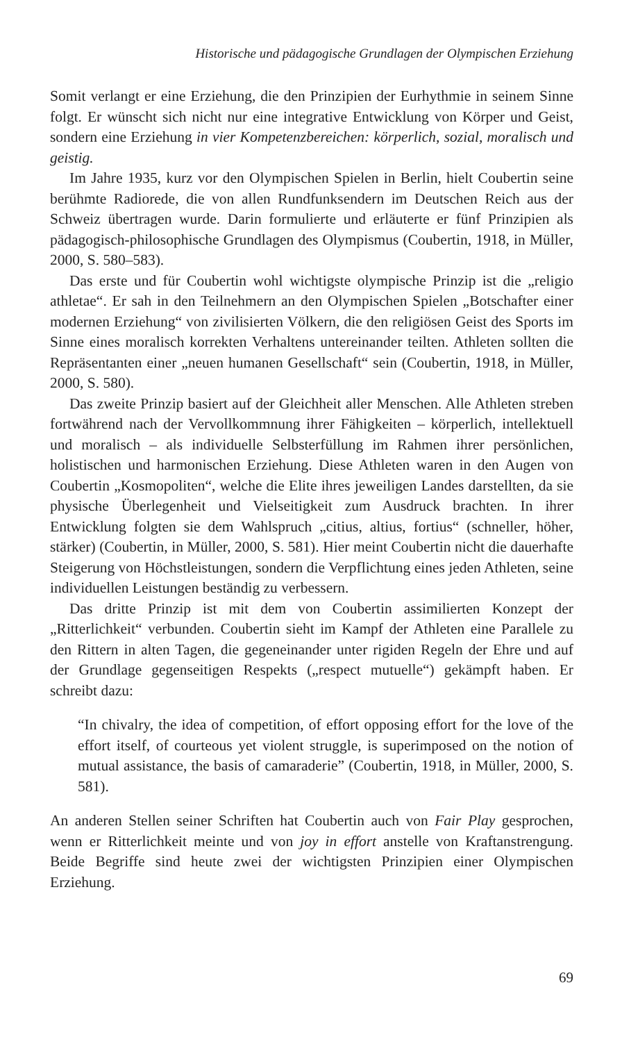Historische und pädagogische Grundlagen der Olympischen Erziehung
Somit verlangt er eine Erziehung, die den Prinzipien der Eurhythmie in seinem Sinne folgt. Er wünscht sich nicht nur eine integrative Entwicklung von Körper und Geist, sondern eine Erziehung in vier Kompetenzbereichen: körperlich, sozial, moralisch und geistig.
Im Jahre 1935, kurz vor den Olympischen Spielen in Berlin, hielt Coubertin seine berühmte Radiorede, die von allen Rundfunksendern im Deutschen Reich aus der Schweiz übertragen wurde. Darin formulierte und erläuterte er fünf Prinzipien als pädagogisch-philosophische Grundlagen des Olympismus (Coubertin, 1918, in Müller, 2000, S. 580–583).
Das erste und für Coubertin wohl wichtigste olympische Prinzip ist die „religio athletae“. Er sah in den Teilnehmern an den Olympischen Spielen „Botschafter einer modernen Erziehung“ von zivilisierten Völkern, die den religiösen Geist des Sports im Sinne eines moralisch korrekten Verhaltens untereinander teilten. Athleten sollten die Repräsentanten einer „neuen humanen Gesellschaft“ sein (Coubertin, 1918, in Müller, 2000, S. 580).
Das zweite Prinzip basiert auf der Gleichheit aller Menschen. Alle Athleten streben fortwährend nach der Vervollkommnung ihrer Fähigkeiten – körperlich, intellektuell und moralisch – als individuelle Selbsterfüllung im Rahmen ihrer persönlichen, holistischen und harmonischen Erziehung. Diese Athleten waren in den Augen von Coubertin „Kosmopoliten“, welche die Elite ihres jeweiligen Landes darstellten, da sie physische Überlegenheit und Vielseitigkeit zum Ausdruck brachten. In ihrer Entwicklung folgten sie dem Wahlspruch „citius, altius, fortius“ (schneller, höher, stärker) (Coubertin, in Müller, 2000, S. 581). Hier meint Coubertin nicht die dauerhafte Steigerung von Höchstleistungen, sondern die Verpflichtung eines jeden Athleten, seine individuellen Leistungen beständig zu verbessern.
Das dritte Prinzip ist mit dem von Coubertin assimilierten Konzept der „Ritterlichkeit“ verbunden. Coubertin sieht im Kampf der Athleten eine Parallele zu den Rittern in alten Tagen, die gegeneinander unter rigiden Regeln der Ehre und auf der Grundlage gegenseitigen Respekts („respect mutuelle“) gekämpft haben. Er schreibt dazu:
“In chivalry, the idea of competition, of effort opposing effort for the love of the effort itself, of courteous yet violent struggle, is superimposed on the notion of mutual assistance, the basis of camaraderie” (Coubertin, 1918, in Müller, 2000, S. 581).
An anderen Stellen seiner Schriften hat Coubertin auch von Fair Play gesprochen, wenn er Ritterlichkeit meinte und von joy in effort anstelle von Kraftanstrengung. Beide Begriffe sind heute zwei der wichtigsten Prinzipien einer Olympischen Erziehung.
69